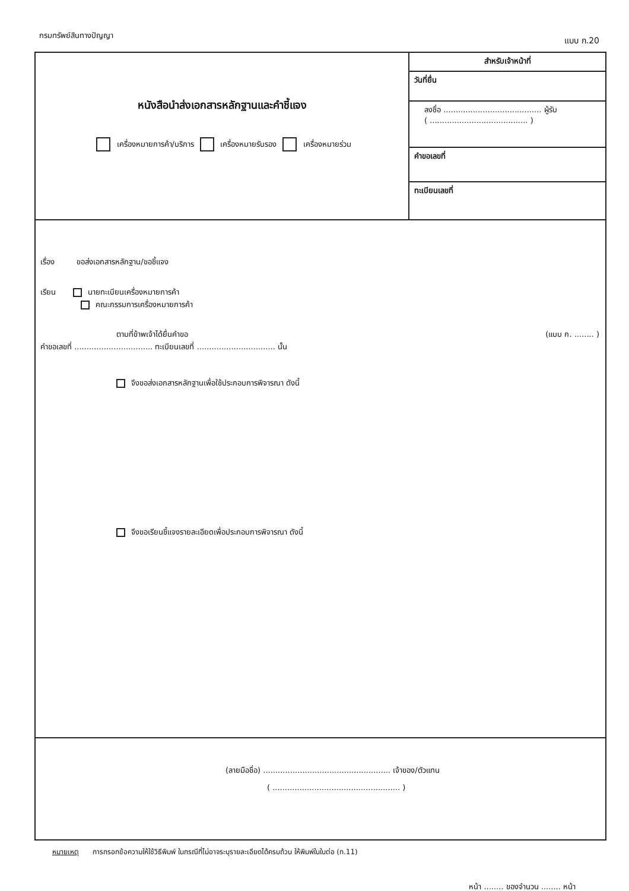กรมทรัพย์สินทางปัญญา
แบบ ก.20
หนังสือนำส่งเอกสารหลักฐานและคำชี้แจง
เครื่องหมายการค้า/บริการ เครื่องหมายรับรอง เครื่องหมายร่วม
สำหรับเจ้าหน้าที่
วันที่ยื่น
ลงชื่อ ........................................ ผู้รับ
( ........................................ )
คำขอเลขที่
ทะเบียนเลขที่
เรื่อง ขอส่งเอกสารหลักฐาน/ขอชี้แจง
เรียน นายทะเบียนเครื่องหมายการค้า
คณะกรรมการเครื่องหมายการค้า
ตามที่ข้าพเจ้าได้ยื่นคำขอ (แบบ ก. ........ )
คำขอเลขที่ ................................ ทะเบียนเลขที่ ................................ นั้น
จึงขอส่งเอกสารหลักฐานเพื่อใช้ประกอบการพิจารณา ดังนี้
จึงขอเรียนชี้แจงรายละเอียดเพื่อประกอบการพิจารณา ดังนี้
(ลายมือชื่อ) .................................................... เจ้าของ/ตัวแทน
( .................................................... )
หมายเหตุ การกรอกข้อความให้ใช้วิธีพิมพ์ ในกรณีที่ไม่อาจระบุรายละเอียดได้ครบถ้วน ให้พิมพ์ในใบต่อ (ก.11)
หน้า ........ ของจำนวน ........ หน้า